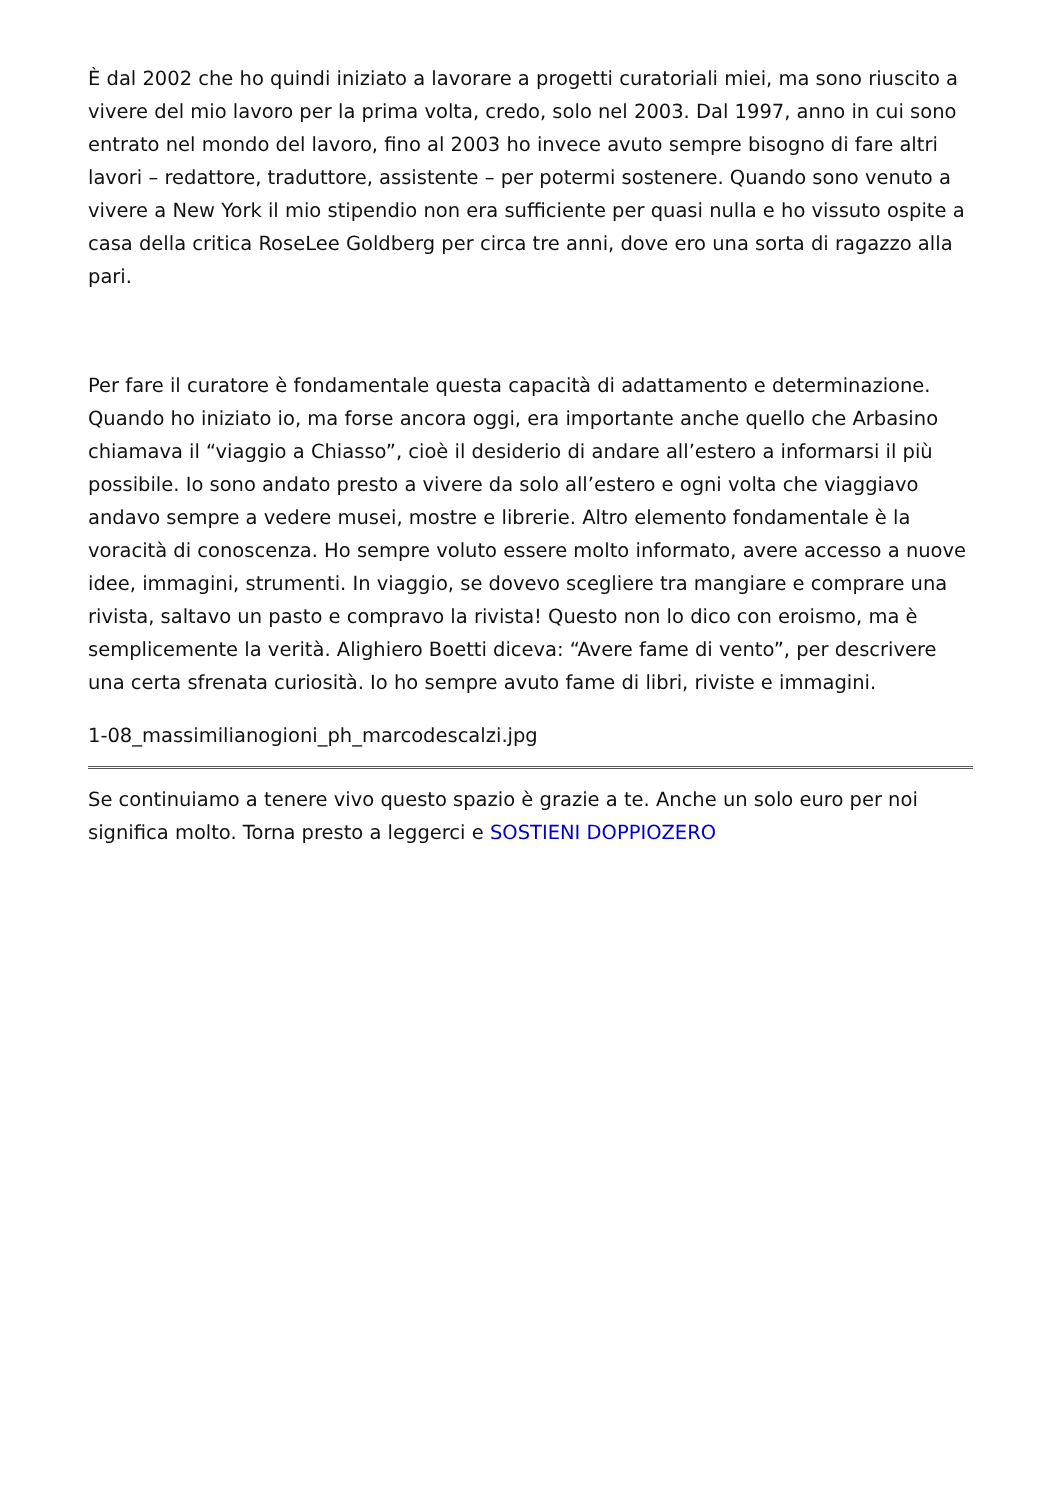È dal 2002 che ho quindi iniziato a lavorare a progetti curatoriali miei, ma sono riuscito a vivere del mio lavoro per la prima volta, credo, solo nel 2003. Dal 1997, anno in cui sono entrato nel mondo del lavoro, fino al 2003 ho invece avuto sempre bisogno di fare altri lavori – redattore, traduttore, assistente – per potermi sostenere. Quando sono venuto a vivere a New York il mio stipendio non era sufficiente per quasi nulla e ho vissuto ospite a casa della critica RoseLee Goldberg per circa tre anni, dove ero una sorta di ragazzo alla pari.
Per fare il curatore è fondamentale questa capacità di adattamento e determinazione. Quando ho iniziato io, ma forse ancora oggi, era importante anche quello che Arbasino chiamava il “viaggio a Chiasso”, cioè il desiderio di andare all’estero a informarsi il più possibile. Io sono andato presto a vivere da solo all’estero e ogni volta che viaggiavo andavo sempre a vedere musei, mostre e librerie. Altro elemento fondamentale è la voracità di conoscenza. Ho sempre voluto essere molto informato, avere accesso a nuove idee, immagini, strumenti. In viaggio, se dovevo scegliere tra mangiare e comprare una rivista, saltavo un pasto e compravo la rivista! Questo non lo dico con eroismo, ma è semplicemente la verità. Alighiero Boetti diceva: “Avere fame di vento”, per descrivere una certa sfrenata curiosità. Io ho sempre avuto fame di libri, riviste e immagini.
1-08_massimilianogioni_ph_marcodescalzi.jpg
Se continuiamo a tenere vivo questo spazio è grazie a te. Anche un solo euro per noi significa molto. Torna presto a leggerci e SOSTIENI DOPPIOZERO